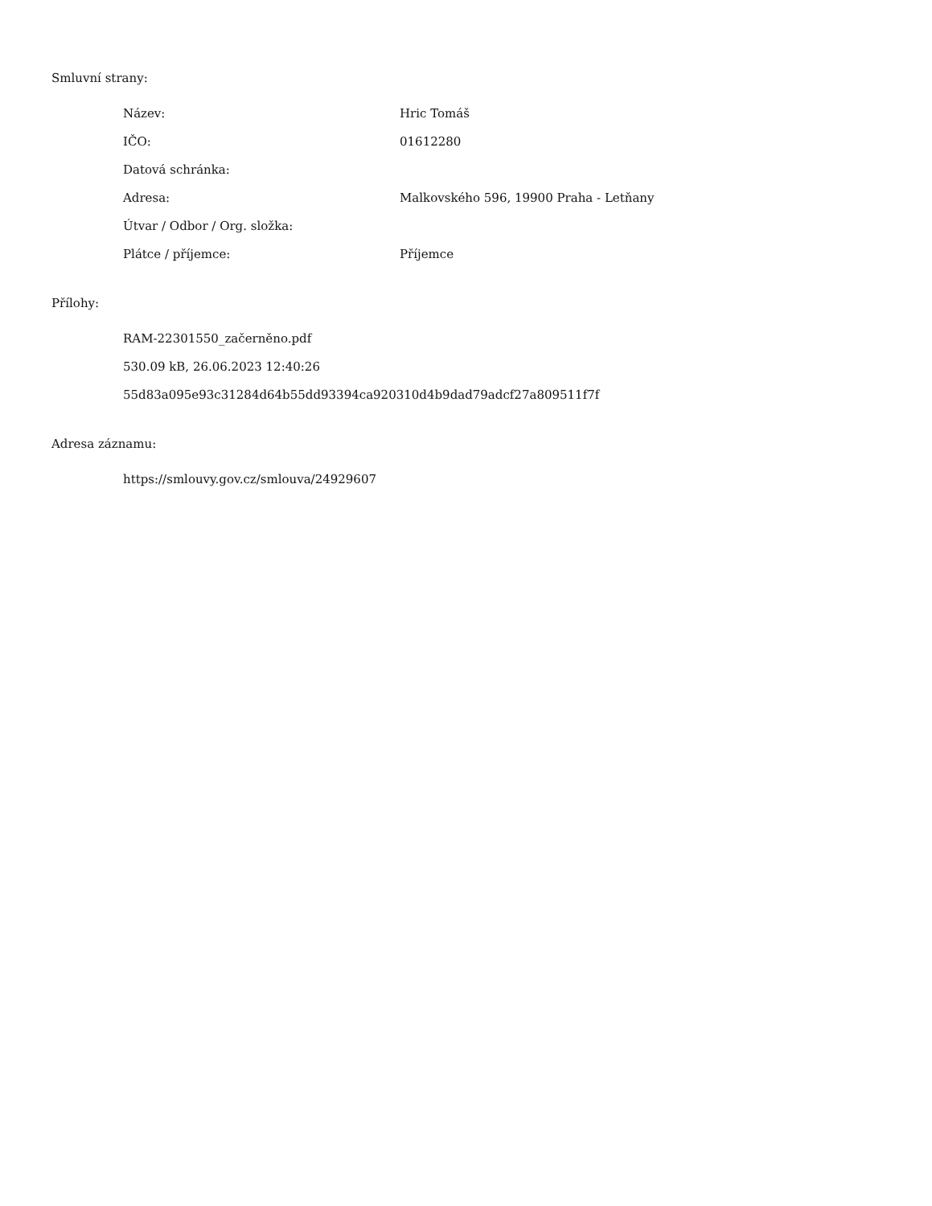Smluvní strany:
| Název: | Hric Tomáš |
| IČO: | 01612280 |
| Datová schránka: | |
| Adresa: | Malkovského 596, 19900 Praha - Letňany |
| Útvar / Odbor / Org. složka: | |
| Plátce / příjemce: | Příjemce |
Přílohy:
RAM-22301550_začerněno.pdf
530.09 kB, 26.06.2023 12:40:26
55d83a095e93c31284d64b55dd93394ca920310d4b9dad79adcf27a809511f7f
Adresa záznamu:
https://smlouvy.gov.cz/smlouva/24929607